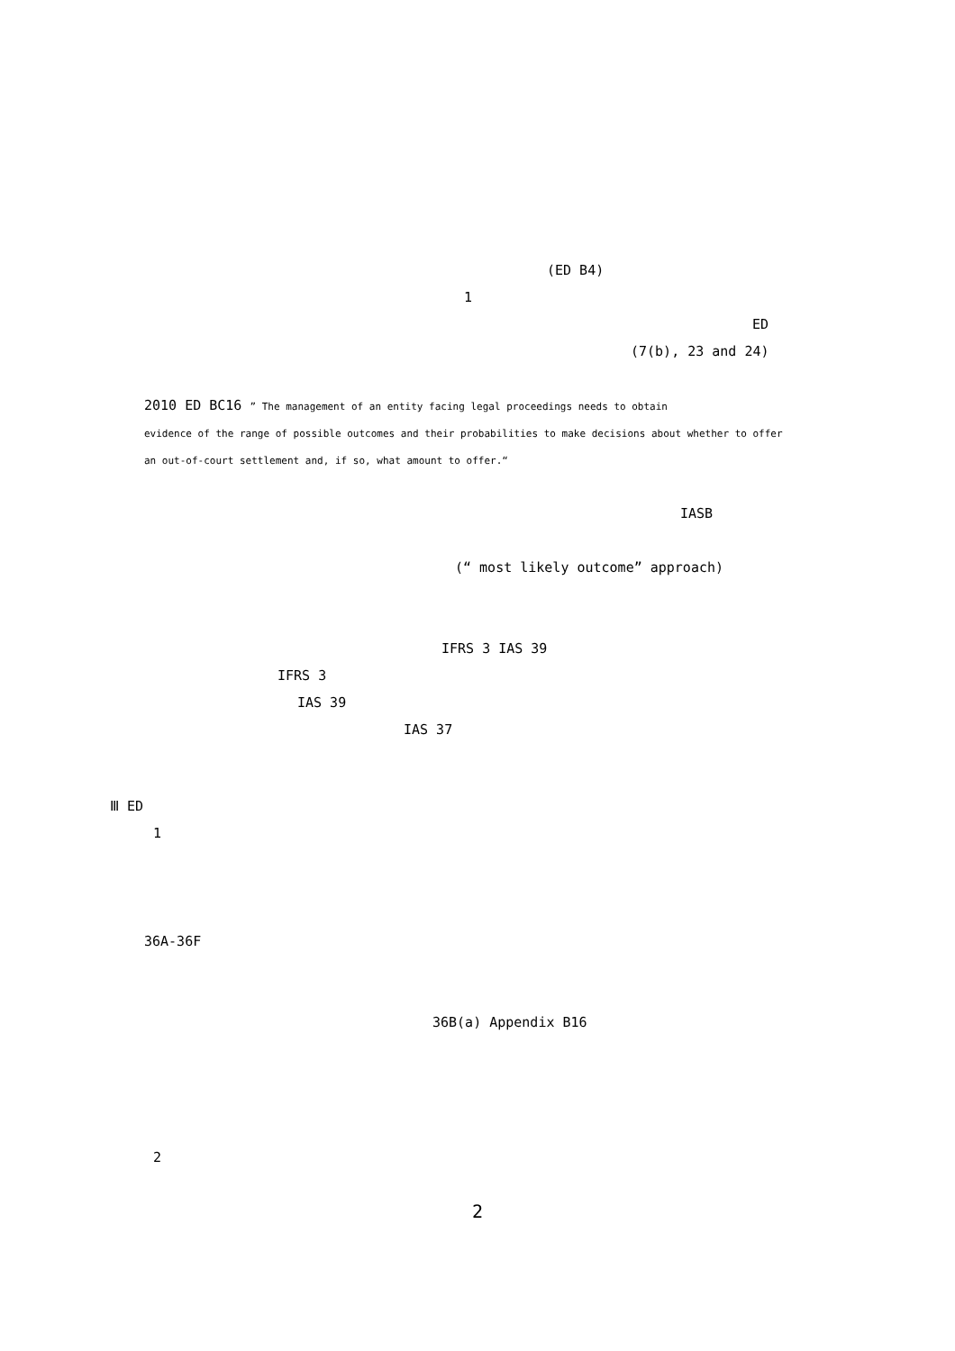(ED B4)
1
ED
(7(b), 23 and 24)
2010 ED BC16 ” The management of an entity facing legal proceedings needs to obtain
evidence of the range of possible outcomes and their probabilities to make decisions about whether to offer
an out-of-court settlement and, if so, what amount to offer.“
IASB
(“ most likely outcome” approach)
IFRS 3 IAS 39
IFRS 3
IAS 39
IAS 37
Ⅲ ED
1
36A-36F
36B(a) Appendix B16
2
2